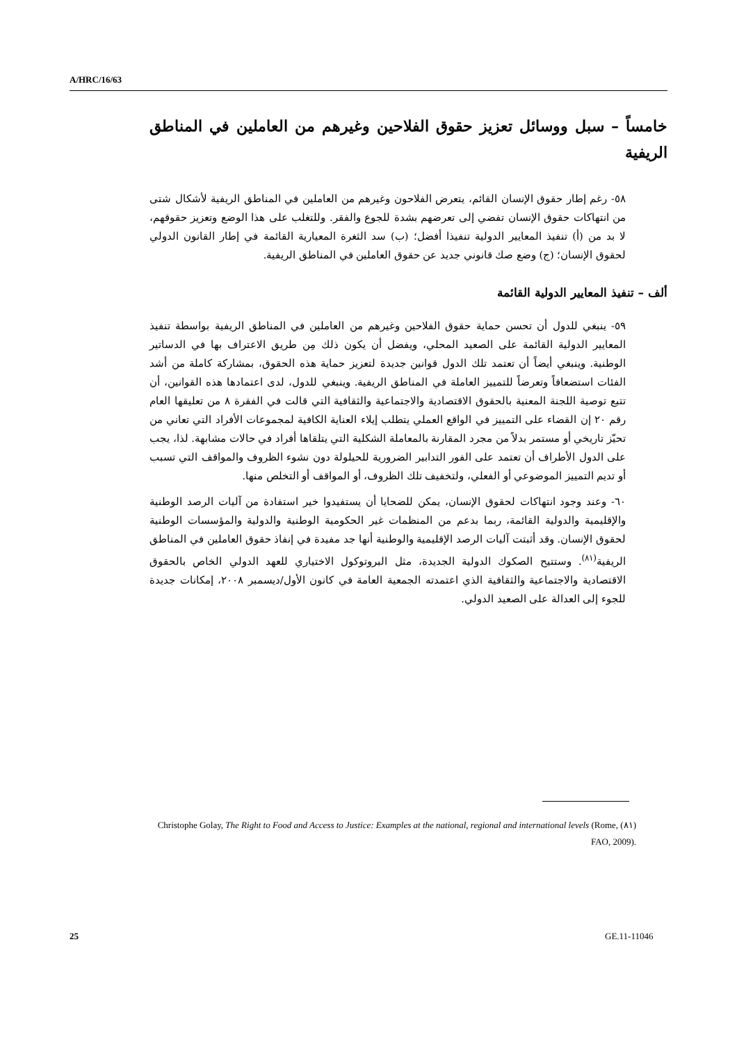A/HRC/16/63
خامساً – سبل ووسائل تعزيز حقوق الفلاحين وغيرهم من العاملين في المناطق الريفية
٥٨- رغم إطار حقوق الإنسان القائم، يتعرض الفلاحون وغيرهم من العاملين في المناطق الريفية لأشكال شتى من انتهاكات حقوق الإنسان تفضي إلى تعرضهم بشدة للجوع والفقر. وللتغلب على هذا الوضع وتعزيز حقوقهم، لا بد من (أ) تنفيذ المعايير الدولية تنفيذا أفضل؛ (ب) سد الثغرة المعيارية القائمة في إطار القانون الدولي لحقوق الإنسان؛ (ج) وضع صك قانوني جديد عن حقوق العاملين في المناطق الريفية.
ألف – تنفيذ المعايير الدولية القائمة
٥٩- ينبغي للدول أن تحسن حماية حقوق الفلاحين وغيرهم من العاملين في المناطق الريفية بواسطة تنفيذ المعايير الدولية القائمة على الصعيد المحلي، ويفضل أن يكون ذلك مِن طريق الاعتراف بها في الدساتير الوطنية. وينبغي أيضاً أن تعتمد تلك الدول قوانين جديدة لتعزيز حماية هذه الحقوق، بمشاركة كاملة من أشد الفئات استضعافاً وتعرضاً للتمييز العاملة في المناطق الريفية. وينبغي للدول، لدى اعتمادها هذه القوانين، أن تتبع توصية اللجنة المعنية بالحقوق الاقتصادية والاجتماعية والثقافية التي قالت في الفقرة ٨ من تعليقها العام رقم ٢٠ إن القضاء على التمييز في الواقع العملي يتطلب إيلاء العناية الكافية لمجموعات الأفراد التي تعاني من تحيّز تاريخي أو مستمر بدلاً من مجرد المقارنة بالمعاملة الشكلية التي يتلقاها أفراد في حالات مشابهة. لذا، يجب على الدول الأطراف أن تعتمد على الفور التدابير الضرورية للحيلولة دون نشوء الظروف والمواقف التي تسبب أو تديم التمييز الموضوعي أو الفعلي، ولتخفيف تلك الظروف، أو المواقف أو التخلص منها.
٦٠- وعند وجود انتهاكات لحقوق الإنسان، يمكن للضحايا أن يستفيدوا خير استفادة من آليات الرصد الوطنية والإقليمية والدولية القائمة، ربما بدعم من المنظمات غير الحكومية الوطنية والدولية والمؤسسات الوطنية لحقوق الإنسان. وقد أثبتت آليات الرصد الإقليمية والوطنية أنها جد مفيدة في إنفاذ حقوق العاملين في المناطق الريفية<sup>(٨١)</sup>. وستتيح الصكوك الدولية الجديدة، مثل البروتوكول الاختياري للعهد الدولي الخاص بالحقوق الاقتصادية والاجتماعية والثقافية الذي اعتمدته الجمعية العامة في كانون الأول/ديسمبر ٢٠٠٨، إمكانات جديدة للجوء إلى العدالة على الصعيد الدولي.
(٨١) Christophe Golay, The Right to Food and Access to Justice: Examples at the national, regional and international levels (Rome, FAO, 2009).
25 GE.11-11046